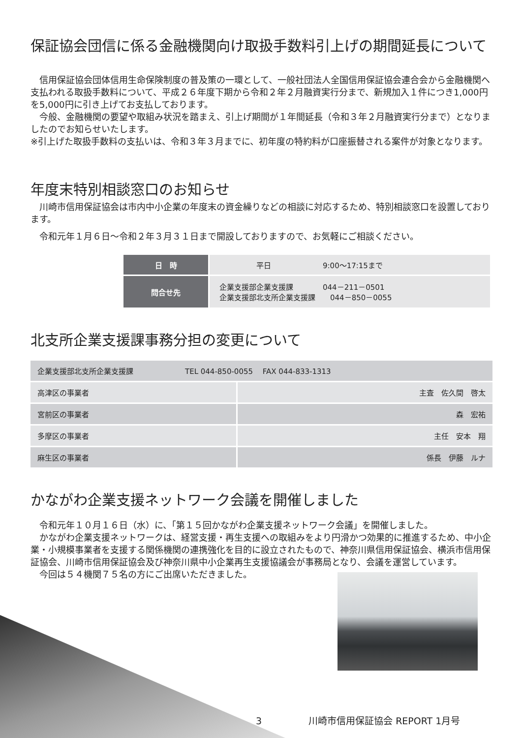保証協会団信に係る金融機関向け取扱手数料引上げの期間延長について
　信用保証協会団体信用生命保険制度の普及策の一環として、一般社団法人全国信用保証協会連合会から金融機関へ支払われる取扱手数料について、平成２６年度下期から令和２年２月融資実行分まで、新規加入１件につき1,000円を5,000円に引き上げてお支払しております。
　今般、金融機関の要望や取組み状況を踏まえ、引上げ期間が１年間延長（令和３年２月融資実行分まで）となりましたのでお知らせいたします。
※引上げた取扱手数料の支払いは、令和３年３月までに、初年度の特約料が口座振替される案件が対象となります。
年度末特別相談窓口のお知らせ
　川崎市信用保証協会は市内中小企業の年度末の資金繰りなどの相談に対応するため、特別相談窓口を設置しております。
　令和元年１月６日～令和２年３月３１日まで開設しておりますので、お気軽にご相談ください。
| 日 時 | 平日 9:00～17:15まで |
| 問合せ先 | 企業支援部企業支援課 044－211－0501 企業支援部北支所企業支援課 044－850－0055 |
北支所企業支援課事務分担の変更について
| 企業支援部北支所企業支援課 TEL 044-850-0055 FAX 044-833-1313 | |
| 高津区の事業者 | 主査 佐久間 啓太 |
| 宮前区の事業者 | 森 宏祐 |
| 多摩区の事業者 | 主任 安本 翔 |
| 麻生区の事業者 | 係長 伊藤 ルナ |
かながわ企業支援ネットワーク会議を開催しました
　令和元年１０月１６日（水）に、「第１５回かながわ企業支援ネットワーク会議」を開催しました。
　かながわ企業支援ネットワークは、経営支援・再生支援への取組みをより円滑かつ効果的に推進するため、中小企業・小規模事業者を支援する関係機関の連携強化を目的に設立されたもので、神奈川県信用保証協会、横浜市信用保証協会、川崎市信用保証協会及び神奈川県中小企業再生支援協議会が事務局となり、会議を運営しています。
　今回は５４機関７５名の方にご出席いただきました。
3　　　　　川崎市信用保証協会 REPORT 1月号